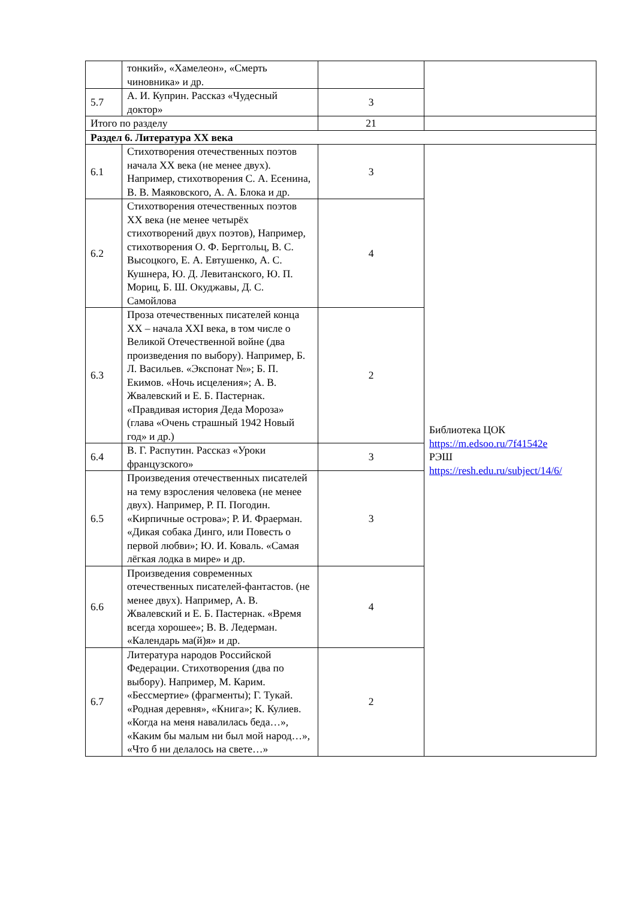| | тонкий», «Хамелеон», «Смерть чиновника» и др. | | |
| 5.7 | А. И. Куприн. Рассказ «Чудесный доктор» | 3 | |
| Итого по разделу | | 21 | |
| Раздел 6. Литература XX века | | | |
| 6.1 | Стихотворения отечественных поэтов начала XX века (не менее двух). Например, стихотворения С. А. Есенина, В. В. Маяковского, А. А. Блока и др. | 3 | Библиотека ЦОК https://m.edsoo.ru/7f41542e РЭШ https://resh.edu.ru/subject/14/6/ |
| 6.2 | Стихотворения отечественных поэтов XX века (не менее четырёх стихотворений двух поэтов), Например, стихотворения О. Ф. Берггольц, В. С. Высоцкого, Е. А. Евтушенко, А. С. Кушнера, Ю. Д. Левитанского, Ю. П. Мориц, Б. Ш. Окуджавы, Д. С. Самойлова | 4 | |
| 6.3 | Проза отечественных писателей конца XX – начала XXI века, в том числе о Великой Отечественной войне (два произведения по выбору). Например, Б. Л. Васильев. «Экспонат №»; Б. П. Екимов. «Ночь исцеления»; А. В. Жвалевский и Е. Б. Пастернак. «Правдивая история Деда Мороза» (глава «Очень страшный 1942 Новый год» и др.) | 2 | |
| 6.4 | В. Г. Распутин. Рассказ «Уроки французского» | 3 | |
| 6.5 | Произведения отечественных писателей на тему взросления человека (не менее двух). Например, Р. П. Погодин. «Кирпичные острова»; Р. И. Фраерман. «Дикая собака Динго, или Повесть о первой любви»; Ю. И. Коваль. «Самая лёгкая лодка в мире» и др. | 3 | |
| 6.6 | Произведения современных отечественных писателей-фантастов. (не менее двух). Например, А. В. Жвалевский и Е. Б. Пастернак. «Время всегда хорошее»; В. В. Ледерман. «Календарь ма(й)я» и др. | 4 | |
| 6.7 | Литература народов Российской Федерации. Стихотворения (два по выбору). Например, М. Карим. «Бессмертие» (фрагменты); Г. Тукай. «Родная деревня», «Книга»; К. Кулиев. «Когда на меня навалилась беда…», «Каким бы малым ни был мой народ…», «Что б ни делалось на свете…» | 2 | |